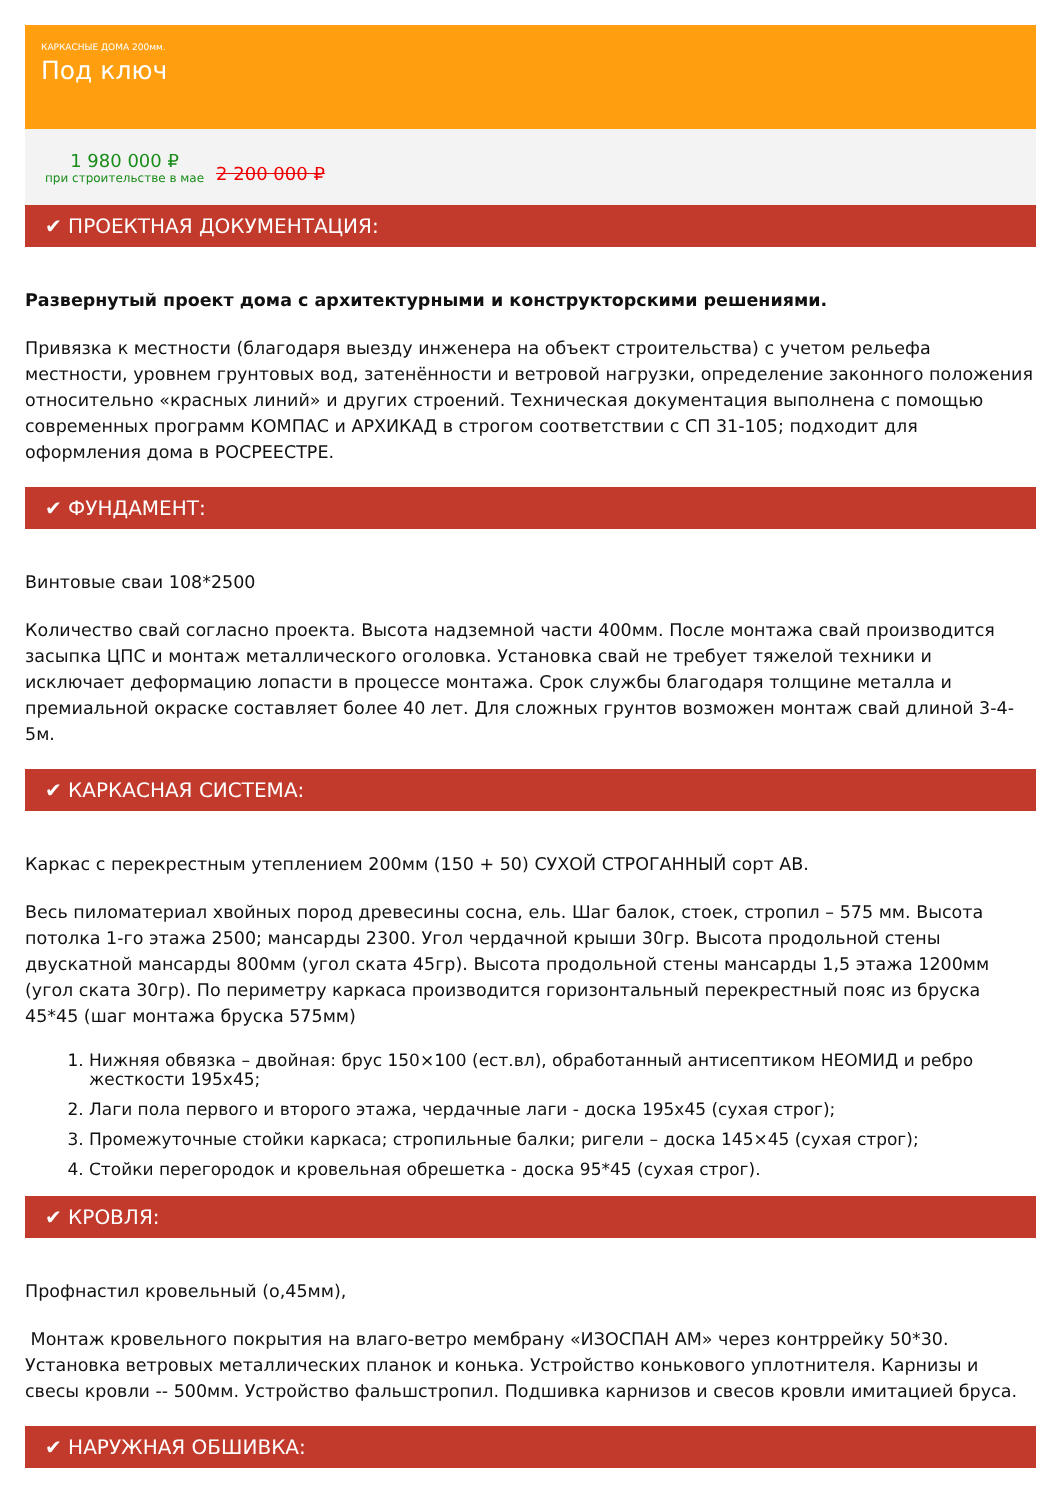КАРКАСНЫЕ ДОМА 200мм.
Под ключ
1 980 000 ₽
при строительстве в мае
2 200 000 ₽
✔ ПРОЕКТНАЯ ДОКУМЕНТАЦИЯ:
Развернутый проект дома с архитектурными и конструкторскими решениями.
Привязка к местности (благодаря выезду инженера на объект строительства) с учетом рельефа местности, уровнем грунтовых вод, затенённости и ветровой нагрузки, определение законного положения относительно «красных линий» и других строений. Техническая документация выполнена с помощью современных программ КОМПАС и АРХИКАД в строгом соответствии с СП 31-105; подходит для оформления дома в РОСРЕЕСТРЕ.
✔ ФУНДАМЕНТ:
Винтовые сваи 108*2500
Количество свай согласно проекта. Высота надземной части 400мм. После монтажа свай производится засыпка ЦПС и монтаж металлического оголовка. Установка свай не требует тяжелой техники и исключает деформацию лопасти в процессе монтажа. Срок службы благодаря толщине металла и премиальной окраске составляет более 40 лет. Для сложных грунтов возможен монтаж свай длиной 3-4-5м.
✔ КАРКАСНАЯ СИСТЕМА:
Каркас с перекрестным утеплением 200мм (150 + 50) СУХОЙ СТРОГАННЫЙ сорт АВ.
Весь пиломатериал хвойных пород древесины сосна, ель. Шаг балок, стоек, стропил – 575 мм. Высота потолка 1-го этажа 2500; мансарды 2300. Угол чердачной крыши 30гр. Высота продольной стены двускатной мансарды 800мм (угол ската 45гр). Высота продольной стены мансарды 1,5 этажа 1200мм (угол ската 30гр). По периметру каркаса производится горизонтальный перекрестный пояс из бруска 45*45 (шаг монтажа бруска 575мм)
1. Нижняя обвязка – двойная: брус 150×100 (ест.вл), обработанный антисептиком НЕОМИД и ребро жесткости 195х45;
2. Лаги пола первого и второго этажа, чердачные лаги - доска 195х45 (сухая строг);
3. Промежуточные стойки каркаса; стропильные балки; ригели – доска 145×45 (сухая строг);
4. Стойки перегородок и кровельная обрешетка - доска 95*45 (сухая строг).
✔ КРОВЛЯ:
Профнастил кровельный (о,45мм),
Монтаж кровельного покрытия на влаго-ветро мембрану «ИЗОСПАН АМ» через контррейку 50*30. Установка ветровых металлических планок и конька. Устройство конькового уплотнителя. Карнизы и свесы кровли -- 500мм. Устройство фальшстропил. Подшивка карнизов и свесов кровли имитацией бруса.
✔ НАРУЖНАЯ ОБШИВКА: